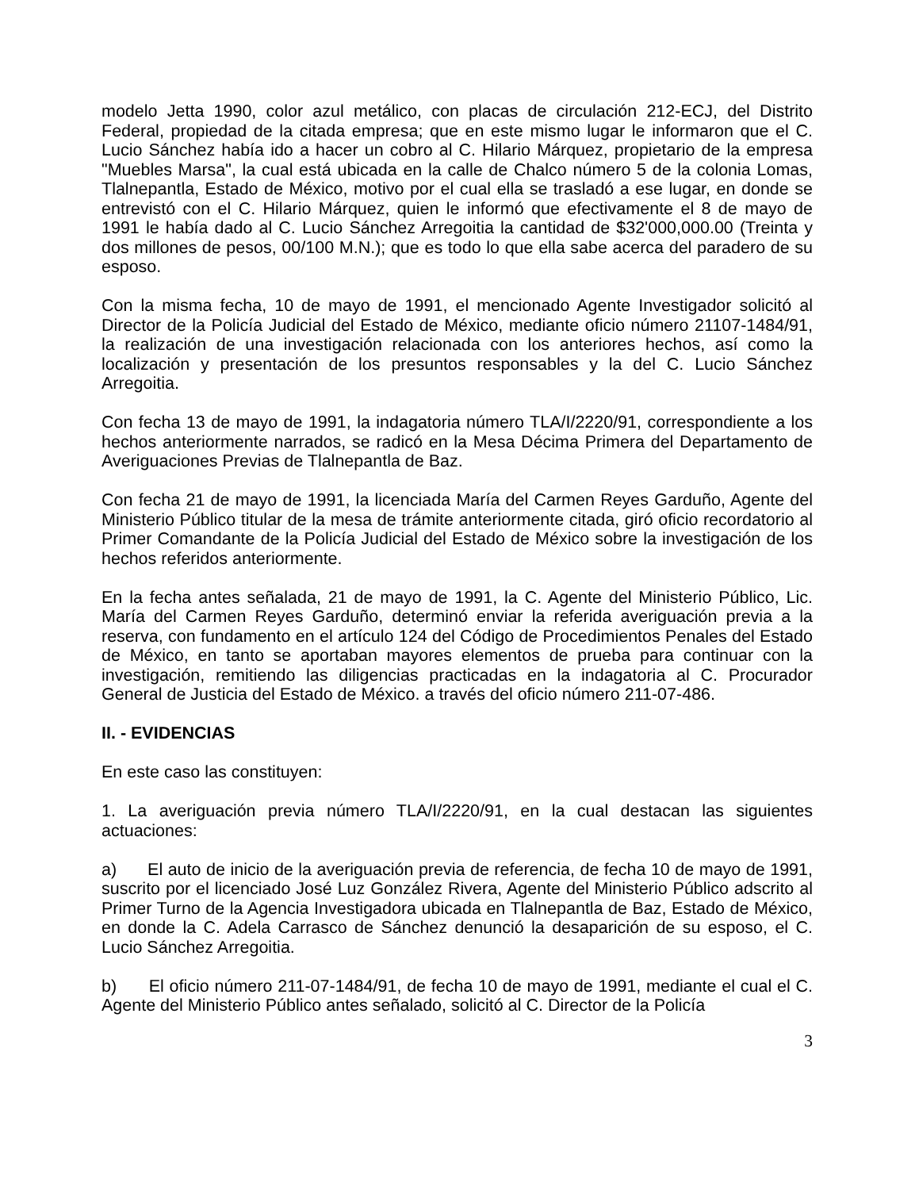modelo Jetta 1990, color azul metálico, con placas de circulación 212-ECJ, del Distrito Federal, propiedad de la citada empresa; que en este mismo lugar le informaron que el C. Lucio Sánchez había ido a hacer un cobro al C. Hilario Márquez, propietario de la empresa "Muebles Marsa", la cual está ubicada en la calle de Chalco número 5 de la colonia Lomas, Tlalnepantla, Estado de México, motivo por el cual ella se trasladó a ese lugar, en donde se entrevistó con el C. Hilario Márquez, quien le informó que efectivamente el 8 de mayo de 1991 le había dado al C. Lucio Sánchez Arregoitia la cantidad de $32'000,000.00 (Treinta y dos millones de pesos, 00/100 M.N.); que es todo lo que ella sabe acerca del paradero de su esposo.
Con la misma fecha, 10 de mayo de 1991, el mencionado Agente Investigador solicitó al Director de la Policía Judicial del Estado de México, mediante oficio número 21107-1484/91, la realización de una investigación relacionada con los anteriores hechos, así como la localización y presentación de los presuntos responsables y la del C. Lucio Sánchez Arregoitia.
Con fecha 13 de mayo de 1991, la indagatoria número TLA/I/2220/91, correspondiente a los hechos anteriormente narrados, se radicó en la Mesa Décima Primera del Departamento de Averiguaciones Previas de Tlalnepantla de Baz.
Con fecha 21 de mayo de 1991, la licenciada María del Carmen Reyes Garduño, Agente del Ministerio Público titular de la mesa de trámite anteriormente citada, giró oficio recordatorio al Primer Comandante de la Policía Judicial del Estado de México sobre la investigación de los hechos referidos anteriormente.
En la fecha antes señalada, 21 de mayo de 1991, la C. Agente del Ministerio Público, Lic. María del Carmen Reyes Garduño, determinó enviar la referida averiguación previa a la reserva, con fundamento en el artículo 124 del Código de Procedimientos Penales del Estado de México, en tanto se aportaban mayores elementos de prueba para continuar con la investigación, remitiendo las diligencias practicadas en la indagatoria al C. Procurador General de Justicia del Estado de México. a través del oficio número 211-07-486.
II. - EVIDENCIAS
En este caso las constituyen:
1. La averiguación previa número TLA/I/2220/91, en la cual destacan las siguientes actuaciones:
a) El auto de inicio de la averiguación previa de referencia, de fecha 10 de mayo de 1991, suscrito por el licenciado José Luz González Rivera, Agente del Ministerio Público adscrito al Primer Turno de la Agencia Investigadora ubicada en Tlalnepantla de Baz, Estado de México, en donde la C. Adela Carrasco de Sánchez denunció la desaparición de su esposo, el C. Lucio Sánchez Arregoitia.
b) El oficio número 211-07-1484/91, de fecha 10 de mayo de 1991, mediante el cual el C. Agente del Ministerio Público antes señalado, solicitó al C. Director de la Policía
3